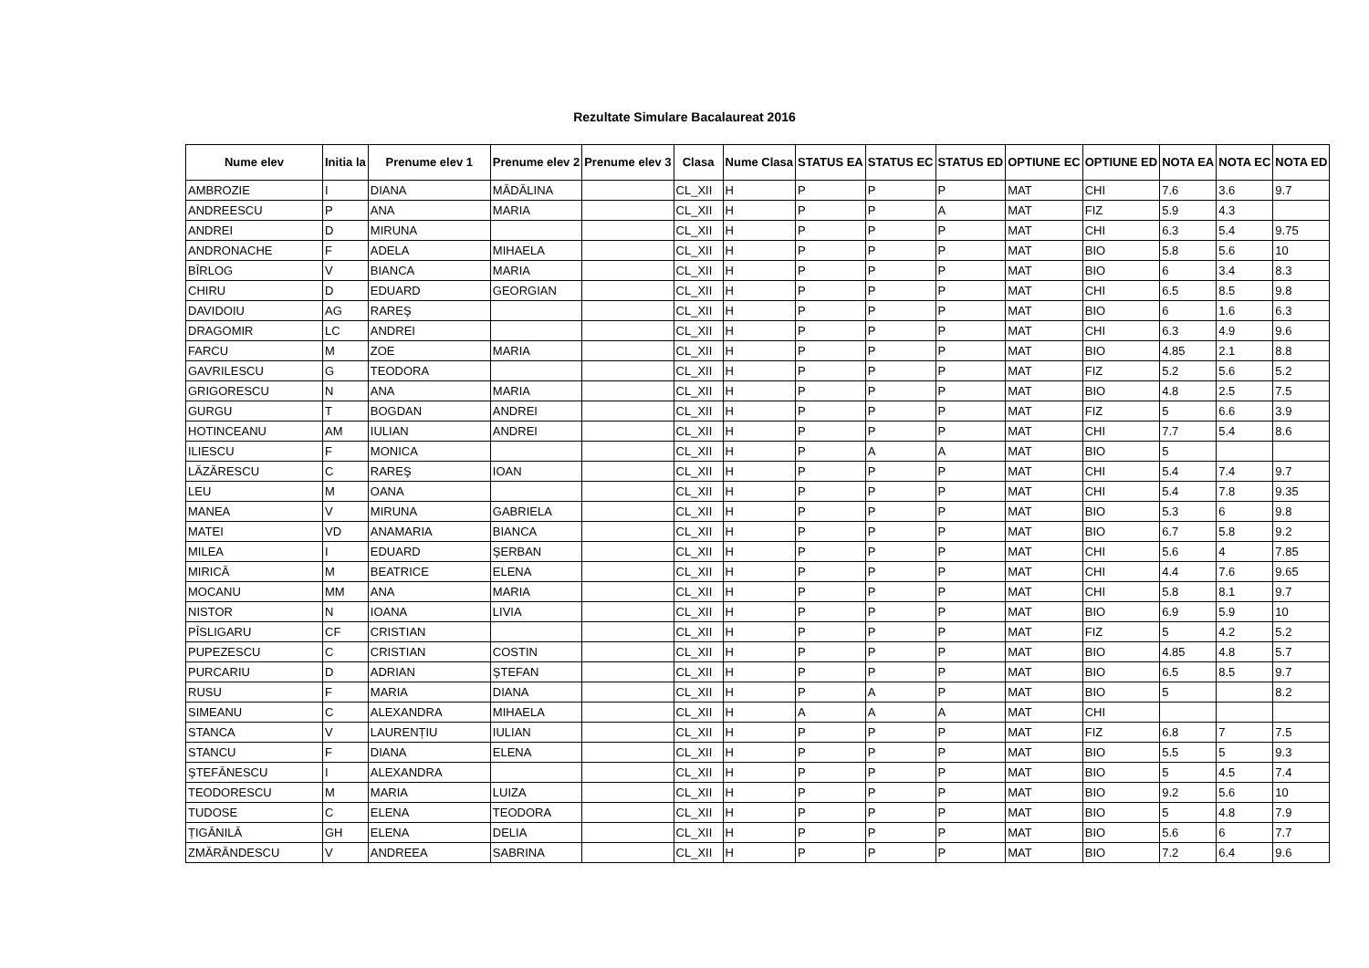Rezultate Simulare Bacalaureat 2016
| Nume elev | Initia la | Prenume elev 1 | Prenume elev 2 | Prenume elev 3 | Clasa | Nume Clasa | STATUS EA | STATUS EC | STATUS ED | OPTIUNE EC | OPTIUNE ED | NOTA EA | NOTA EC | NOTA ED |
| --- | --- | --- | --- | --- | --- | --- | --- | --- | --- | --- | --- | --- | --- | --- |
| AMBROZIE | I | DIANA | MĂDĂLINA | | CL_XII | H | P | P | P | MAT | CHI | 7.6 | 3.6 | 9.7 |
| ANDREESCU | P | ANA | MARIA | | CL_XII | H | P | P | A | MAT | FIZ | 5.9 | 4.3 | |
| ANDREI | D | MIRUNA | | | CL_XII | H | P | P | P | MAT | CHI | 6.3 | 5.4 | 9.75 |
| ANDRONACHE | F | ADELA | MIHAELA | | CL_XII | H | P | P | P | MAT | BIO | 5.8 | 5.6 | 10 |
| BÎRLOG | V | BIANCA | MARIA | | CL_XII | H | P | P | P | MAT | BIO | 6 | 3.4 | 8.3 |
| CHIRU | D | EDUARD | GEORGIAN | | CL_XII | H | P | P | P | MAT | CHI | 6.5 | 8.5 | 9.8 |
| DAVIDOIU | AG | RAREŞ | | | CL_XII | H | P | P | P | MAT | BIO | 6 | 1.6 | 6.3 |
| DRAGOMIR | LC | ANDREI | | | CL_XII | H | P | P | P | MAT | CHI | 6.3 | 4.9 | 9.6 |
| FARCU | M | ZOE | MARIA | | CL_XII | H | P | P | P | MAT | BIO | 4.85 | 2.1 | 8.8 |
| GAVRILESCU | G | TEODORA | | | CL_XII | H | P | P | P | MAT | FIZ | 5.2 | 5.6 | 5.2 |
| GRIGORESCU | N | ANA | MARIA | | CL_XII | H | P | P | P | MAT | BIO | 4.8 | 2.5 | 7.5 |
| GURGU | T | BOGDAN | ANDREI | | CL_XII | H | P | P | P | MAT | FIZ | 5 | 6.6 | 3.9 |
| HOTINCEANU | AM | IULIAN | ANDREI | | CL_XII | H | P | P | P | MAT | CHI | 7.7 | 5.4 | 8.6 |
| ILIESCU | F | MONICA | | | CL_XII | H | P | A | A | MAT | BIO | 5 | | |
| LĂZĂRESCU | C | RAREŞ | IOAN | | CL_XII | H | P | P | P | MAT | CHI | 5.4 | 7.4 | 9.7 |
| LEU | M | OANA | | | CL_XII | H | P | P | P | MAT | CHI | 5.4 | 7.8 | 9.35 |
| MANEA | V | MIRUNA | GABRIELA | | CL_XII | H | P | P | P | MAT | BIO | 5.3 | 6 | 9.8 |
| MATEI | VD | ANAMARIA | BIANCA | | CL_XII | H | P | P | P | MAT | BIO | 6.7 | 5.8 | 9.2 |
| MILEA | I | EDUARD | ŞERBAN | | CL_XII | H | P | P | P | MAT | CHI | 5.6 | 4 | 7.85 |
| MIRICĂ | M | BEATRICE | ELENA | | CL_XII | H | P | P | P | MAT | CHI | 4.4 | 7.6 | 9.65 |
| MOCANU | MM | ANA | MARIA | | CL_XII | H | P | P | P | MAT | CHI | 5.8 | 8.1 | 9.7 |
| NISTOR | N | IOANA | LIVIA | | CL_XII | H | P | P | P | MAT | BIO | 6.9 | 5.9 | 10 |
| PÎSLIGARU | CF | CRISTIAN | | | CL_XII | H | P | P | P | MAT | FIZ | 5 | 4.2 | 5.2 |
| PUPEZESCU | C | CRISTIAN | COSTIN | | CL_XII | H | P | P | P | MAT | BIO | 4.85 | 4.8 | 5.7 |
| PURCARIU | D | ADRIAN | ŞTEFAN | | CL_XII | H | P | P | P | MAT | BIO | 6.5 | 8.5 | 9.7 |
| RUSU | F | MARIA | DIANA | | CL_XII | H | P | A | P | MAT | BIO | 5 | | 8.2 |
| SIMEANU | C | ALEXANDRA | MIHAELA | | CL_XII | H | A | A | A | MAT | CHI | | | |
| STANCA | V | LAURENȚIU | IULIAN | | CL_XII | H | P | P | P | MAT | FIZ | 6.8 | 7 | 7.5 |
| STANCU | F | DIANA | ELENA | | CL_XII | H | P | P | P | MAT | BIO | 5.5 | 5 | 9.3 |
| ŞTEFĂNESCU | I | ALEXANDRA | | | CL_XII | H | P | P | P | MAT | BIO | 5 | 4.5 | 7.4 |
| TEODORESCU | M | MARIA | LUIZA | | CL_XII | H | P | P | P | MAT | BIO | 9.2 | 5.6 | 10 |
| TUDOSE | C | ELENA | TEODORA | | CL_XII | H | P | P | P | MAT | BIO | 5 | 4.8 | 7.9 |
| ȚIGĂNILĂ | GH | ELENA | DELIA | | CL_XII | H | P | P | P | MAT | BIO | 5.6 | 6 | 7.7 |
| ZMĂRĂNDESCU | V | ANDREEA | SABRINA | | CL_XII | H | P | P | P | MAT | BIO | 7.2 | 6.4 | 9.6 |